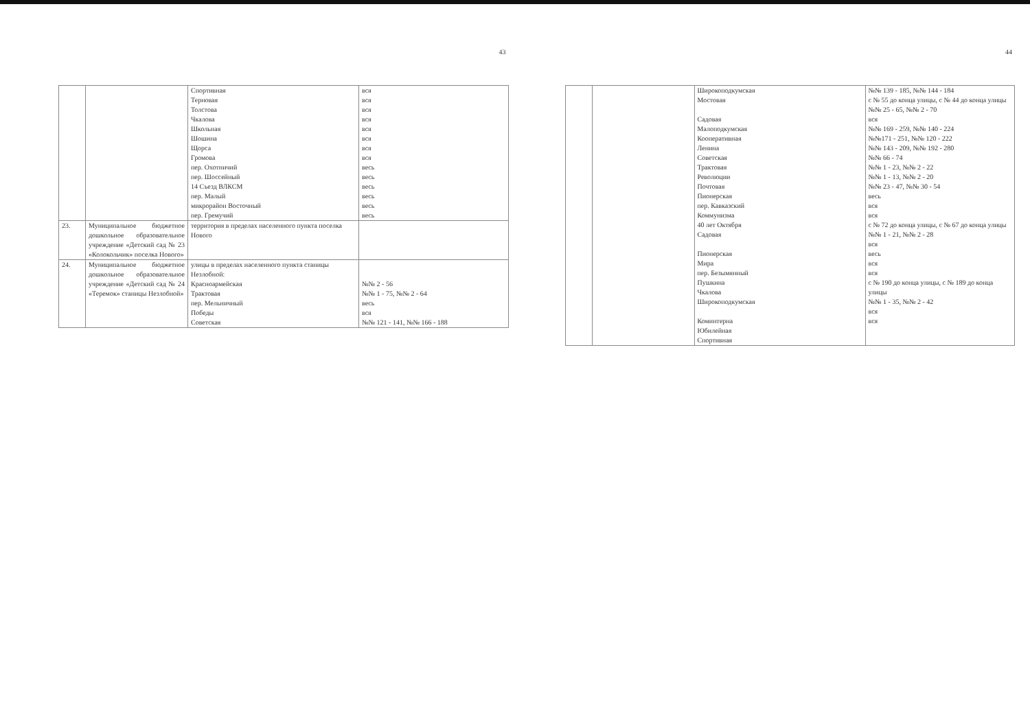43
| | | Спортивная Терновая Толстова Чкалова Школьная Шошина Щорса Громова пер. Охотничий пер. Шоссейный 14 Съезд ВЛКСМ пер. Малый микрорайон Восточный пер. Гремучий | вся вся вся вся вся вся вся вся весь весь весь весь весь весь |
| 23. | Муниципальное бюджетное дошкольное образовательное учреждение «Детский сад № 23 «Колокольчик» поселка Нового» | территория в пределах населенного пункта поселка Нового | |
| 24. | Муниципальное бюджетное дошкольное образовательное учреждение «Детский сад № 24 «Теремок» станицы Незлобной» | улицы в пределах населенного пункта станицы Незлобной: Красноармейская Трактовая пер. Мельничный Победы Советская | №№ 2 - 56 №№ 1 - 75, №№ 2 - 64 весь вся №№ 121 - 141, №№ 166 - 188 |
44
| | | Широкоподкумская Мостовая Садовая Малоподкумская Кооперативная Ленина Советская Трактовая Революции Почтовая Пионерская пер. Кавказский Коммунизма 40 лет Октября Садовая Пионерская Мира пер. Безымянный Пушкина Чкалова Широкоподкумская Коминтерна Юбилейная Спортивная | №№ 139 - 185, №№ 144 - 184 с № 55 до конца улицы, с № 44 до конца улицы №№ 25 - 65, №№ 2 - 70 вся №№ 169 - 259, №№ 140 - 224 №№171 - 251, №№ 120 - 222 №№ 143 - 209, №№ 192 - 280 №№ 66 - 74 №№ 1 - 23, №№ 2 - 22 №№ 1 - 13, №№ 2 - 20 №№ 23 - 47, №№ 30 - 54 весь вся вся с № 72 до конца улицы, с № 67 до конца улицы №№ 1 - 21, №№ 2 - 28 вся весь вся вся с № 190 до конца улицы, с № 189 до конца улицы №№ 1 - 35, №№ 2 - 42 вся вся |